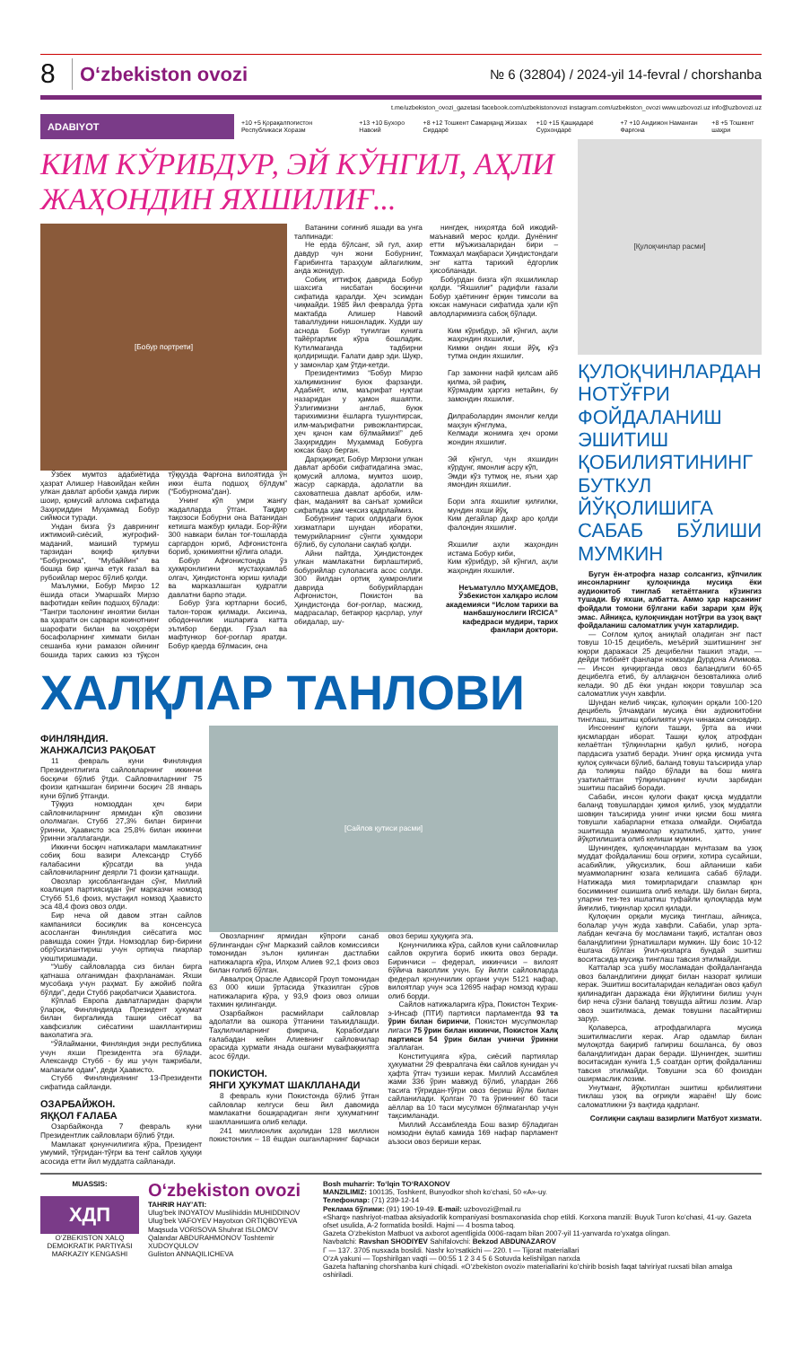8
O‘zbekiston ovozi
№ 6 (32804) / 2024-yil 14-fevral / chorshanba
t.me/uzbekiston_ovozi_gazetasi facebook.com/uzbekistonovozi instagram.com/uzbekiston_ovozi www.uzbovozi.uz info@uzbovozi.uz
ADABIYOT
+10 +5 Қорақалпоғистон Республикаси Хоразм +13 +10 Бухоро Навоий +8 +12 Тошкент Самарқанд Жиззах Сирдарё +10 +15 Қашқадарё Сурхондарё +7 +10 Андижон Наманган Фарғона +8 +5 Тошкент шаҳри
КИМ КЎРИБДУР, ЭЙ КЎНГИЛ, АҲЛИ ЖАҲОНДИН ЯХШИЛИҒ...
[Бобур портрети]
Ўзбек мумтоз адабиётида ҳазрат Алишер Навоийдан кейин улкан давлат арбоби ҳамда лирик шоир, қомусий аллома сифатида Заҳириддин Муҳаммад Бобур сиймоси туради.
Ундан бизга ўз даврининг ижтимоий-сиёсий, жуғрофий-маданий, маиший турмуш тарзидан воқиф қилувчи “Бобурнома”, “Мубаййин” ва бошқа бир қанча етук ғазал ва рубоийлар мерос бўлиб қолди.
Маълумки, Бобур Мирзо 12 ёшида отаси Умаршайх Мирзо вафотидан кейин подшоҳ бўлади: “Тангри таолонинг иноятии билан ва ҳазрати он сарвари коинотнинг шарофати билан ва чоҳорёри босафоларнинг химмати билан сешанба куни рамазон ойининг бошида тарих саккиз юз тўқсон тўққузда Фарғона вилоятида ўн икки ёшта подшоҳ бўлдум” (“Бобурнома”дан).
Унинг кўп умри жангу жадалларда ўтган. Тақдир тақозоси Бобурни она Ватанидан кетишга мажбур қилади. Бор-йўғи 300 навкари билан тоғ-тошларда саргардон юриб, Афғонистонга бориб, ҳокимиятни қўлига олади.
Бобур Афғонистонда ўз ҳукмронлигини мустаҳкамлаб олгач, Ҳиндистонга юриш қилади ва марказлашган қудратли давлатни барпо этади.
Бобур ўзга юртларни босиб, талон-торож қилмади. Аксинча, ободончилик ишларига катта эътибор берди. Гўзал ва мафтункор боғ-роғлар яратди. Бобур қаерда бўлмасин, она
Ватанини соғиниб яшади ва унга талпинади:
Не ерда бўлсанг, эй гул, ахир давдур чун жони Бобурнинг, Ғарибингга тараҳҳум айлагилким, анда жонидур.
Собиқ иттифоқ даврида Бобур шахсига нисбатан босқинчи сифатида қаралди. Ҳеч эсимдан чиқмайди. 1985 йил февралда ўрта мактабда Алишер Навоий таваллудини нишонладик. Худди шу аснода Бобур туғилган кунига тайёргарлик кўра бошладик. Кутилмаганда тадбирни қолдиришди. Ғалати давр эди. Шукр, у замонлар ҳам ўтди-кетди.
Президентимиз “Бобур Мирзо халқимизнинг буюк фарзанди. Адабиёт, илм, маърифат нуқтаи назаридан у ҳамон яшаяпти. Ўзлигимизни англаб, буюк тарихимизни ёшларга тушунтирсак, илм-маърифатни ривожлантирсак, ҳеч қачон кам бўлмаймиз!” деб Заҳириддин Муҳаммад Бобурга юксак баҳо берган.
Дарҳақиқат, Бобур Мирзони улкан давлат арбоби сифатидагина эмас, қомусий аллома, мумтоз шоир, жасур саркарда, адолатли ва саховатпеша давлат арбоби, илм-фан, маданият ва санъат ҳомийси сифатида ҳам чексиз қадрлаймиз.
Бобурнинг тарих олдидаги буюк хизматлари шундан иборатки, темурийларнинг сўнгги ҳукмдори бўлиб, бу сулолани сақлаб қолди.
Айни пайтда, Ҳиндистондек улкан мамлакатни бирлаштириб, бобурийлар сулоласига асос солди. 300 йилдан ортиқ ҳукмронлиги даврида бобурийлардан Афғонистон, Покистон ва Ҳиндистонда боғ-роғлар, масжид, мадрасалар, бетакрор қасрлар, улуғ обидалар, шу-
нингдек, ниҳоятда бой ижодий-маънавий мерос қолди. Дунёнинг етти мўъжизаларидан бири – Тожмаҳал мақбараси Ҳиндистондаги энг катта тарихий ёдгорлик ҳисобланади.
Бобурдан бизга кўп яхшиликлар қолди. “Яхшилиғ” радифли ғазали Бобур ҳаётининг ёрқин тимсоли ва юксак намунаси сифатида ҳали кўп авлодларимизга сабоқ бўлади.
Ким кўрибдур, эй кўнгил, аҳли жаҳондин яхшилиғ,
Кимки ондин яхши йўқ, кўз тутма ондин яхшилиғ.
Гар замонни нафй қилсам айб қилма, эй рафиқ,
Кўрмадим ҳаргиз нетайин, бу замондин яхшилиғ.
Дилраболардин ямонлиғ келди маҳзун кўнглума,
Келмади жонимға ҳеч ороми жондин яхшилиғ.
Эй кўнгул, чун яхшидин кўрдунг, ямонлиғ асру кўп,
Эмди кўз тутмоқ не, яъни ҳар ямондин яхшилиғ.
Бори элга яхшилиғ қилғилки, мундин яхши йўқ,
Ким дегайлар даҳр аро қолди фалондин яхшилиғ.
Яхшилиғ аҳли жаҳондин истама Бобур киби,
Ким кўрибдур, эй кўнгил, аҳли жаҳондин яхшилиғ.
Неъматулло МУҲАМЕДОВ, Ўзбекистон халқаро ислом академияси “Ислом тарихи ва манбашунослиги IRCICA” кафедраси мудири, тарих фанлари доктори.
ХАЛҚЛАР ТАНЛОВИ
ФИНЛЯНДИЯ.
ЖАНЖАЛСИЗ РАҚОБАТ
11 февраль куни Финляндия Президентлигига сайловларнинг иккинчи босқичи бўлиб ўтди. Сайловчиларнинг 75 фоизи қатнашган биринчи босқич 28 январь куни бўлиб ўтганди.
Тўққиз номзоддан ҳеч бири сайловчиларнинг ярмидан кўп овозини ололмаган. Стубб 27,3% билан биринчи ўринни, Ҳаависто эса 25,8% билан иккинчи ўринни эгаллаганди.
Иккинчи босқич натижалари мамлакатнинг собиқ бош вазири Александр Стубб ғалабасини кўрсатди ва унда сайловчиларнинг деярли 71 фоизи қатнашди.
Овозлар ҳисоблангандан сўнг, Миллий коалиция партиясидан ўнг марказчи номзод Стубб 51,6 фоиз, мустақил номзод Ҳаависто эса 48,4 фоиз овоз олди.
Бир неча ой давом этган сайлов кампанияси босиқлик ва консенсуса асосланган Финляндия сиёсатига мос равишда сокин ўтди. Номзодлар бир-бирини обрўсизлантириш учун ортиқча пиарлар уюштиришмади.
“Ушбу сайловларда сиз билан бирга қатнаша олганимдан фахрланаман. Яхши мусобақа учун раҳмат. Бу ажойиб пойга бўлди”, деди Стубб рақобатчиси Ҳаавистога.
Кўплаб Европа давлатларидан фарқли ўлароқ, Финляндияда Президент ҳукумат билан биргаликда ташқи сиёсат ва хавфсизлик сиёсатини шакллантириш ваколатига эга.
“Ўйлайманки, Финляндия энди республика учун яхши Президентга эга бўлади. Александр Стубб - бу иш учун тажрибали, малакали одам”, деди Ҳаависто.
Стубб Финляндиянинг 13-Президенти сифатида сайланди.
ОЗАРБАЙЖОН.
ЯҚҚОЛ ҒАЛАБА
Озарбайжонда 7 февраль куни Президентлик сайловлари бўлиб ўтди.
Мамлакат қонунчилигига кўра, Президент умумий, тўғридан-тўғри ва тенг сайлов ҳуқуқи асосида етти йил муддатга сайланади.
[Сайлов қутиси расми]
Овозларнинг ярмидан кўпроғи санаб бўлингандан сўнг Марказий сайлов комиссияси томонидан эълон қилинган дастлабки натижаларга кўра, Илҳом Алиев 92,1 фоиз овоз билан ғолиб бўлган.
Аввалроқ Орасле Адвисорй Гроуп томонидан 63 000 киши ўртасида ўтказилган сўров натижаларига кўра, у 93,9 фоиз овоз олиши тахмин қилинганди.
Озарбайжон расмийлари сайловлар адолатли ва ошкора ўтганини таъкидлашди. Таҳлилчиларнинг фикрича, Қорабоғдаги ғалабадан кейин Алиевнинг сайловчилар орасида ҳурмати янада ошгани мувафаққиятга асос бўлди.
ПОКИСТОН.
ЯНГИ ҲУКУМАТ ШАКЛЛАНАДИ
8 февраль куни Покистонда бўлиб ўтган сайловлар келгуси беш йил давомида мамлакатни бошқарадиган янги ҳукуматнинг шаклланишига олиб келади.
241 миллионлик аҳолидан 128 миллион покистонлик – 18 ёшдан ошганларнинг барчаси овоз бериш ҳуқуқига эга.
Қонунчиликка кўра, сайлов куни сайловчилар сайлов округига бориб иккита овоз беради. Биринчиси – федерал, иккинчиси – вилоят бўйича ваколлик учун. Бу йилги сайловларда федерал қонунчилик органи учун 5121 нафар, вилоятлар учун эса 12695 нафар номзод кураш олиб борди.
Сайлов натижаларига кўра, Покистон Теҳрик-э-Инсаф (ПТИ) партияси парламентда 93 та ўрин билан биринчи, Покистон мусулмонлар лигаси 75 ўрин билан иккинчи, Покистон Халқ партияси 54 ўрин билан учинчи ўринни эгаллаган.
Конституцияга кўра, сиёсий партиялар ҳукуматни 29 февралгача ёки сайлов кунидан уч ҳафта ўтгач тузиши керак. Миллий Ассамблея жами 336 ўрин мавжуд бўлиб, улардан 266 тасига тўғридан-тўғри овоз бериш йўли билан сайланилади. Қолган 70 та ўриннинг 60 таси аёллар ва 10 таси мусулмон бўлмаганлар учун тақсимланади.
Миллий Ассамблеяда Бош вазир бўладиган номзодни ёқлаб камида 169 нафар парламент аъзоси овоз бериши керак.
[Қулоқчинлар расми]
ҚУЛОҚЧИНЛАРДАН НОТЎҒРИ ФОЙДАЛАНИШ ЭШИТИШ ҚОБИЛИЯТИНИНГ БУТКУЛ ЙЎҚОЛИШИГА САБАБ БЎЛИШИ МУМКИН
Бугун ён-атрофга назар солсангиз, кўпчилик инсонларнинг қулоқчинда мусиқа ёки аудиокитоб тинглаб кетаётганига кўзингиз тушади. Бу яхши, албатта. Аммо ҳар нарсанинг фойдали томони бўлгани каби зарари ҳам йўқ эмас. Айниқса, қулоқчиндан нотўғри ва узоқ вақт фойдаланиш саломатлик учун хатарлидир.
— Соғлом қулоқ аниқлай оладиган энг паст товуш 10-15 децибель, меъёрий эшитишнинг энг юқори даражаси 25 децибелни ташкил этади, — дейди тиббиёт фанлари номзоди Дурдона Алимова. — Инсон қичқирганда овоз баландлиги 60-65 децибелга етиб, бу аллақачон безовталикка олиб келади. 90 дБ ёки ундан юқори товушлар эса саломатлик учун хавфли.
Шундан келиб чиқсак, қулоқчин орқали 100-120 децибель ўлчамдаги мусиқа ёки аудиокитобни тинглаш, эшитиш қобилияти учун чинакам синовдир.
Инсоннинг қулоғи ташқи, ўрта ва ички қисмлардан иборат. Ташқи қулоқ атрофдан келаётган тўлқинларни қабул қилиб, ноғора пардасига узатиб беради. Унинг орқа қисмида учта қулоқ суякчаси бўлиб, баланд товуш таъсирида улар да толиқиш пайдо бўлади ва бош мияга узатилаётган тўлқинларнинг кучли зарбидан эшитиш пасайиб боради.
Сабаби, инсон қулоғи фақат қисқа муддатли баланд товушлардан ҳимоя қилиб, узоқ муддатли шовқин таъсирида унинг ички қисми бош мияга товушли хабарларни етказа олмайди. Оқибатда эшитишда муаммолар кузатилиб, ҳатто, унинг йўқотилишига олиб келиши мумкин.
Шунингдек, қулоқчинлардан мунтазам ва узоқ муддат фойдаланиш бош оғриғи, хотира сусайиши, асабийлик, уйқусизлик, бош айланиши каби муаммоларнинг юзага келишига сабаб бўлади. Натижада мия томирларидаги спазмлар қон босимининг ошишига олиб келади. Шу билан бирга, уларни тез-тез ишлатиш туфайли қулоқларда мум йиғилиб, тиқинлар ҳосил қилади.
Қулоқчин орқали мусиқа тинглаш, айниқса, болалар учун жуда хавфли. Сабаби, улар эрта- лабдан кечгача бу мосламани тақиб, исталган овоз баландлигини ўрнатишлари мумкин. Шу боис 10-12 ёшгача бўлган ўғил-қизларга бундай эшитиш воситасида мусиқа тинглаш тавсия этилмайди.
Катталар эса ушбу мосламадан фойдаланганда овоз баландлигини диққат билан назорат қилиши керак. Эшитиш воситаларидан келадиган овоз қабул қилинадиган даражада ёки йўқлигини билиш учун бир неча сўзни баланд товушда айтиш лозим. Агар овоз эшитилмаса, демак товушни пасайтириш зарур.
Қолаверса, атрофдагиларга мусиқа эшитилмаслиги керак. Агар одамлар билан мулоқотда бақириб гапириш бошланса, бу овоз баландлигидан дарак беради. Шунингдек, эшитиш воситасидан кунига 1,5 соатдан ортиқ фойдаланиш тавсия этилмайди. Товушни эса 60 фоиздан оширмаслик лозим.
Унутманг, йўқотилган эшитиш қобилиятини тиклаш узоқ ва оғриқли жараён! Шу боис саломатликни ўз вақтида қадрланг.
Соғлиқни сақлаш вазирлиги Матбуот хизмати.
MUASSIS:
ХДП
O‘ZBEKISTON XALQ DEMOKRATIK PARTIYASI MARKAZIY KENGASHI
O‘zbekiston ovozi
TAHRIR HAY’ATI:
Ulug‘bek INOYATOV Muslihiddin MUHIDDINOV
Ulug‘bek VAFOYEV Hayotxon ORTIQBOYEVA
Maqsuda VORISOVA Shuhrat ISLOMOV
Qalandar ABDURAHMONOV Toshtemir XUDOYQULOV
Guliston ANNAQILICHEVA
Bosh muharrir: To‘lqin TO‘RAXONOV
MANZILIMIZ: 100135, Toshkent, Bunyodkor shoh ko‘chasi, 50 «A»-uy.
Телефонлар: (71) 239-12-14
Реклама бўлими: (91) 190-19-49. E-mail: uzbovozi@mail.ru
«Sharq» nashriyot-matbaa aksiyadorlik kompaniyasi bosmaxonasida chop etildi. Korxona manzili: Buyuk Turon ko‘chasi, 41-uy. Gazeta ofset usulida, A-2 formatida bosildi. Hajmi — 4 bosma taboq.
Gazeta O‘zbekiston Matbuot va axborot agentligida 0006-raqam bilan 2007-yil 11-yanvarda ro‘yxatga olingan.
Navbatchi: Ravshan SHODIYEV Sahifalovchi: Bekzod ABDUNAZAROV
Г — 137. 3705 nusxada bosildi. Nashr ko‘rsatkichi — 220. t — Tijorat materiallari
O‘zA yakuni — Topshirilgan vaqti — 00:55 1 2 3 4 5 6 Sotuvda kelishilgan narxda
Gazeta haftaning chorshanba kuni chiqadi. «O‘zbekiston ovozi» materiallarini ko‘chirib bosish faqat tahririyat ruxsati bilan amalga oshiriladi.